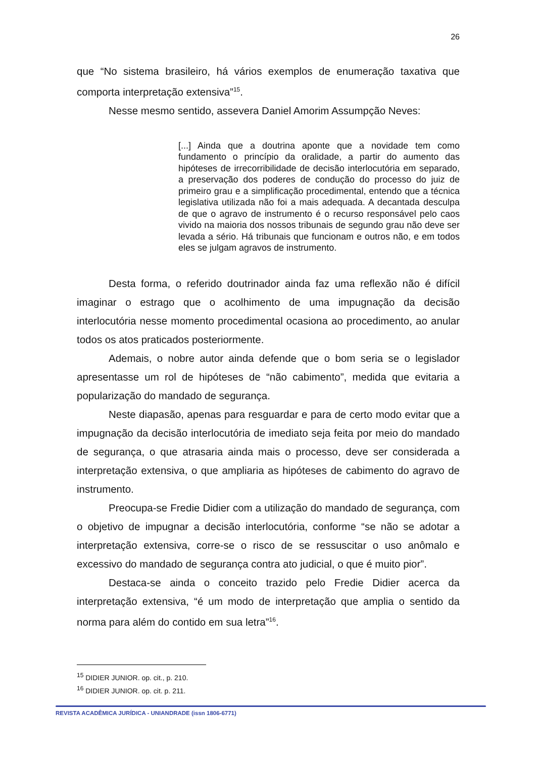26
que “No sistema brasileiro, há vários exemplos de enumeração taxativa que comporta interpretação extensiva”<sup>15</sup>.
Nesse mesmo sentido, assevera Daniel Amorim Assumpção Neves:
[...] Ainda que a doutrina aponte que a novidade tem como fundamento o princípio da oralidade, a partir do aumento das hipóteses de irrecorribilidade de decisão interlocutória em separado, a preservação dos poderes de condução do processo do juiz de primeiro grau e a simplificação procedimental, entendo que a técnica legislativa utilizada não foi a mais adequada. A decantada desculpa de que o agravo de instrumento é o recurso responsável pelo caos vivido na maioria dos nossos tribunais de segundo grau não deve ser levada a sério. Há tribunais que funcionam e outros não, e em todos eles se julgam agravos de instrumento.
Desta forma, o referido doutrinador ainda faz uma reflexão não é difícil imaginar o estrago que o acolhimento de uma impugnação da decisão interlocutória nesse momento procedimental ocasiona ao procedimento, ao anular todos os atos praticados posteriormente.
Ademais, o nobre autor ainda defende que o bom seria se o legislador apresentasse um rol de hipóteses de “não cabimento”, medida que evitaria a popularização do mandado de segurança.
Neste diapasão, apenas para resguardar e para de certo modo evitar que a impugnação da decisão interlocutória de imediato seja feita por meio do mandado de segurança, o que atrasaria ainda mais o processo, deve ser considerada a interpretação extensiva, o que ampliaria as hipóteses de cabimento do agravo de instrumento.
Preocupa-se Fredie Didier com a utilização do mandado de segurança, com o objetivo de impugnar a decisão interlocutória, conforme “se não se adotar a interpretação extensiva, corre-se o risco de se ressuscitar o uso anômalo e excessivo do mandado de segurança contra ato judicial, o que é muito pior”.
Destaca-se ainda o conceito trazido pelo Fredie Didier acerca da interpretação extensiva, “é um modo de interpretação que amplia o sentido da norma para além do contido em sua letra”<sup>16</sup>.
<sup>15</sup> DIDIER JUNIOR. op. cit., p. 210.
<sup>16</sup> DIDIER JUNIOR. op. cit. p. 211.
REVISTA ACADÊMICA JURÍDICA - UNIANDRADE (issn 1806-6771)